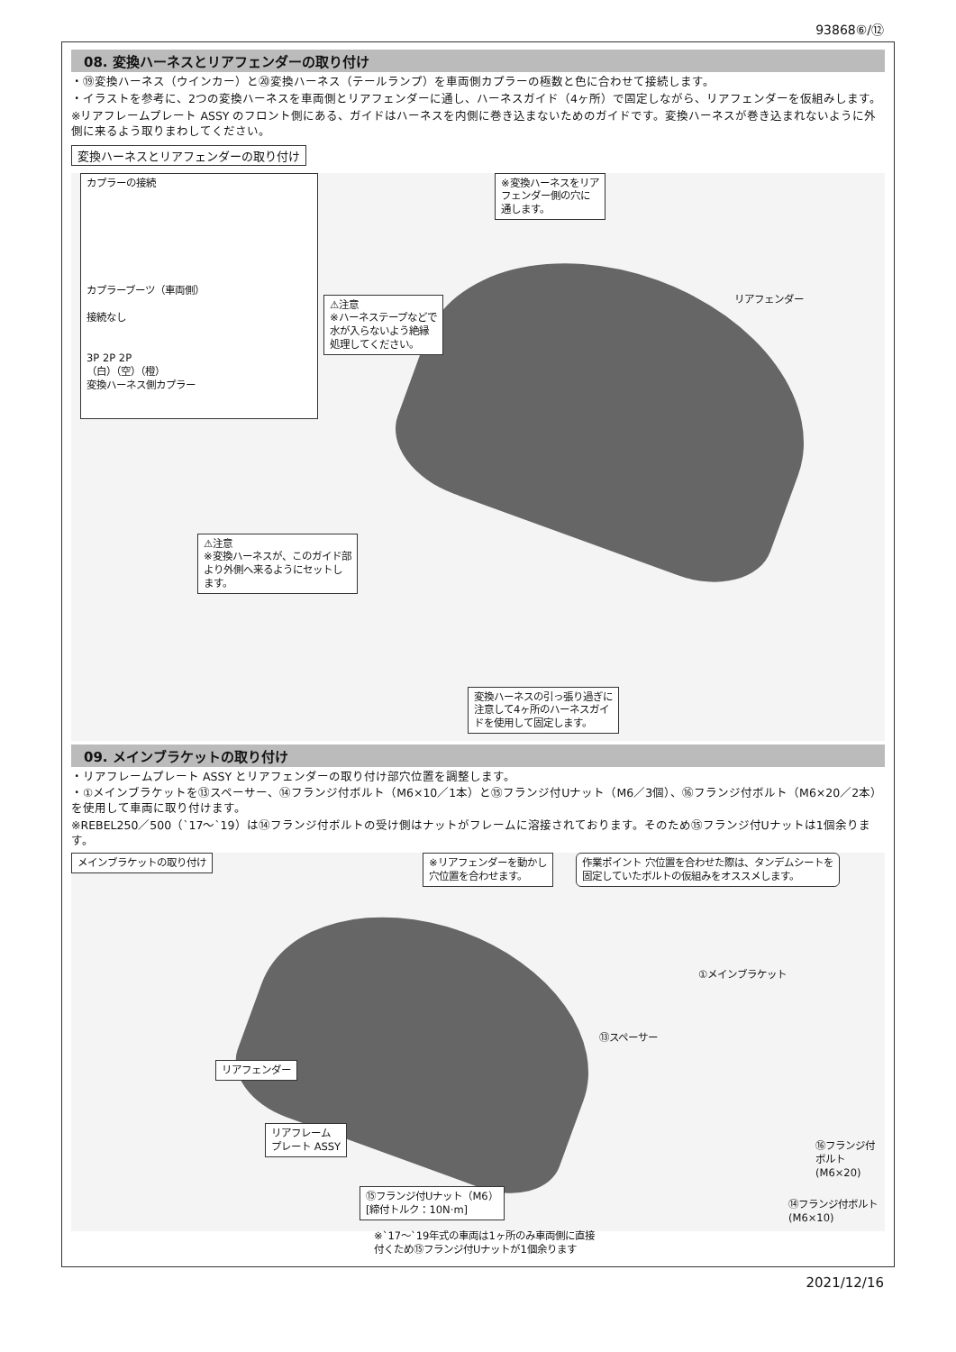93868⑥/⑫
08. 変換ハーネスとリアフェンダーの取り付け
・⑲変換ハーネス（ウインカー）と⑳変換ハーネス（テールランプ）を車両側カプラーの極数と色に合わせて接続します。
・イラストを参考に、2つの変換ハーネスを車両側とリアフェンダーに通し、ハーネスガイド（4ヶ所）で固定しながら、リアフェンダーを仮組みします。
※リアフレームプレート ASSY のフロント側にある、ガイドはハーネスを内側に巻き込まないためのガイドです。変換ハーネスが巻き込まれないように外側に来るよう取りまわしてください。
変換ハーネスとリアフェンダーの取り付け
カプラーの接続
カプラーブーツ（車両側）
接続なし
3P 2P 2P
（白）（空）（橙）
変換ハーネス側カプラー
⚠注意
※ハーネステープなどで
水が入らないよう絶縁
処理してください。
※変換ハーネスをリア
フェンダー側の穴に
通します。
リアフェンダー
⚠注意
※変換ハーネスが、このガイド部
より外側へ来るようにセットし
ます。
変換ハーネスの引っ張り過ぎに
注意して4ヶ所のハーネスガイ
ドを使用して固定します。
09. メインブラケットの取り付け
・リアフレームプレート ASSY とリアフェンダーの取り付け部穴位置を調整します。
・①メインブラケットを⑬スペーサー、⑭フランジ付ボルト（M6×10／1本）と⑮フランジ付Uナット（M6／3個）、⑯フランジ付ボルト（M6×20／2本）を使用して車両に取り付けます。
※REBEL250／500（`17〜`19）は⑭フランジ付ボルトの受け側はナットがフレームに溶接されております。そのため⑮フランジ付Uナットは1個余ります。
メインブラケットの取り付け
※リアフェンダーを動かし
穴位置を合わせます。
作業ポイント 穴位置を合わせた際は、タンデムシートを
固定していたボルトの仮組みをオススメします。
①メインブラケット
⑬スペーサー
リアフェンダー
リアフレーム
プレート ASSY
⑯フランジ付ボルト
(M6×20)
⑮フランジ付Uナット（M6）
[締付トルク：10N·m]
⑭フランジ付ボルト
(M6×10)
※`17〜`19年式の車両は1ヶ所のみ車両側に直接
付くため⑮フランジ付Uナットが1個余ります
2021/12/16